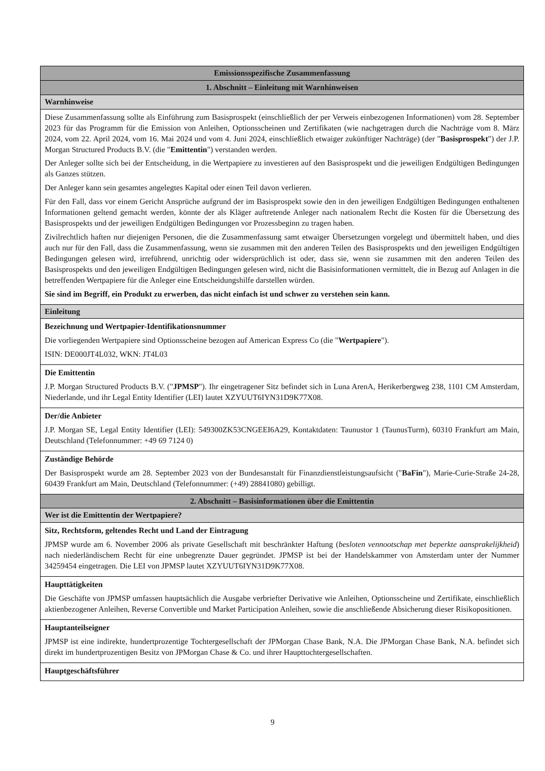| Emissionsspezifische Zusammenfassung |
| --- |
| 1. Abschnitt – Einleitung mit Warnhinweisen |
| Warnhinweise |
| Diese Zusammenfassung sollte als Einführung zum Basisprospekt (einschließlich der per Verweis einbezogenen Informationen) vom 28. September 2023 für das Programm für die Emission von Anleihen, Optionsscheinen und Zertifikaten (wie nachgetragen durch die Nachträge vom 8. März 2024, vom 22. April 2024, vom 16. Mai 2024 und vom 4. Juni 2024, einschließlich etwaiger zukünftiger Nachträge) (der " Basisprospekt ") der J.P. Morgan Structured Products B.V. (die " Emittentin ") verstanden werden. Der Anleger sollte sich bei der Entscheidung, in die Wertpapiere zu investieren auf den Basisprospekt und die jeweiligen Endgültigen Bedingungen als Ganzes stützen. Der Anleger kann sein gesamtes angelegtes Kapital oder einen Teil davon verlieren. Für den Fall, dass vor einem Gericht Ansprüche aufgrund der im Basisprospekt sowie den in den jeweiligen Endgültigen Bedingungen enthaltenen Informationen geltend gemacht werden, könnte der als Kläger auftretende Anleger nach nationalem Recht die Kosten für die Übersetzung des Basisprospekts und der jeweiligen Endgültigen Bedingungen vor Prozessbeginn zu tragen haben. Zivilrechtlich haften nur diejenigen Personen, die die Zusammenfassung samt etwaiger Übersetzungen vorgelegt und übermittelt haben, und dies auch nur für den Fall, dass die Zusammenfassung, wenn sie zusammen mit den anderen Teilen des Basisprospekts und den jeweiligen Endgültigen Bedingungen gelesen wird, irreführend, unrichtig oder widersprüchlich ist oder, dass sie, wenn sie zusammen mit den anderen Teilen des Basisprospekts und den jeweiligen Endgültigen Bedingungen gelesen wird, nicht die Basisinformationen vermittelt, die in Bezug auf Anlagen in die betreffenden Wertpapiere für die Anleger eine Entscheidungshilfe darstellen würden. Sie sind im Begriff, ein Produkt zu erwerben, das nicht einfach ist und schwer zu verstehen sein kann. |
| Einleitung |
| Bezeichnung und Wertpapier-Identifikationsnummer Die vorliegenden Wertpapiere sind Optionsscheine bezogen auf American Express Co (die " Wertpapiere "). ISIN: DE000JT4L032, WKN: JT4L03 |
| Die Emittentin J.P. Morgan Structured Products B.V. (" JPMSP "). Ihr eingetragener Sitz befindet sich in Luna ArenA, Herikerbergweg 238, 1101 CM Amsterdam, Niederlande, und ihr Legal Entity Identifier (LEI) lautet XZYUUT6IYN31D9K77X08. |
| Der/die Anbieter J.P. Morgan SE, Legal Entity Identifier (LEI): 549300ZK53CNGEEI6A29, Kontaktdaten: Taunustor 1 (TaunusTurm), 60310 Frankfurt am Main, Deutschland (Telefonnummer: +49 69 7124 0) |
| Zuständige Behörde Der Basisprospekt wurde am 28. September 2023 von der Bundesanstalt für Finanzdienstleistungsaufsicht (" BaFin "), Marie-Curie-Straße 24-28, 60439 Frankfurt am Main, Deutschland (Telefonnummer: (+49) 28841080) gebilligt. |
| 2. Abschnitt – Basisinformationen über die Emittentin |
| Wer ist die Emittentin der Wertpapiere? |
| Sitz, Rechtsform, geltendes Recht und Land der Eintragung JPMSP wurde am 6. November 2006 als private Gesellschaft mit beschränkter Haftung ( besloten vennootschap met beperkte aansprakelijkheid ) nach niederländischem Recht für eine unbegrenzte Dauer gegründet. JPMSP ist bei der Handelskammer von Amsterdam unter der Nummer 34259454 eingetragen. Die LEI von JPMSP lautet XZYUUT6IYN31D9K77X08. |
| Haupttätigkeiten Die Geschäfte von JPMSP umfassen hauptsächlich die Ausgabe verbriefter Derivative wie Anleihen, Optionsscheine und Zertifikate, einschließlich aktienbezogener Anleihen, Reverse Convertible und Market Participation Anleihen, sowie die anschließende Absicherung dieser Risikopositionen. |
| Hauptanteilseigner JPMSP ist eine indirekte, hundertprozentige Tochtergesellschaft der JPMorgan Chase Bank, N.A. Die JPMorgan Chase Bank, N.A. befindet sich direkt im hundertprozentigen Besitz von JPMorgan Chase & Co. und ihrer Haupttochtergesellschaften. |
| Hauptgeschäftsführer |
9